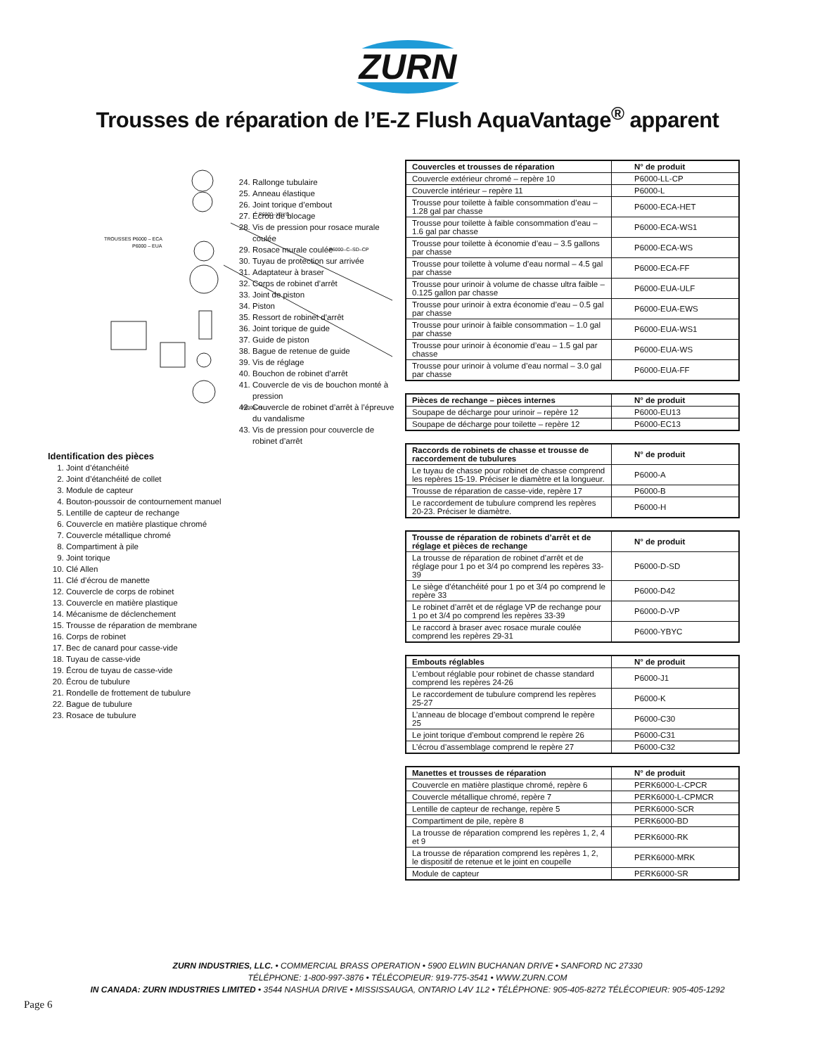ZURN
Trousses de réparation de l’E-Z Flush AquaVantage<sup>®</sup> apparent
TROUSSES P6000 – ECA
P6000 – EUA
P6000–H
P6000–YBYC
P6000–C–SD–CP
Identification des pièces
1. Joint d’étanchéité
2. Joint d’étanchéité de collet
3. Module de capteur
4. Bouton-poussoir de contournement manuel
5. Lentille de capteur de rechange
6. Couvercle en matière plastique chromé
7. Couvercle métallique chromé
8. Compartiment à pile
9. Joint torique
10. Clé Allen
11. Clé d’écrou de manette
12. Couvercle de corps de robinet
13. Couvercle en matière plastique
14. Mécanisme de déclenchement
15. Trousse de réparation de membrane
16. Corps de robinet
17. Bec de canard pour casse-vide
18. Tuyau de casse-vide
19. Écrou de tuyau de casse-vide
20. Écrou de tubulure
21. Rondelle de frottement de tubulure
22. Bague de tubulure
23. Rosace de tubulure
24. Rallonge tubulaire
25. Anneau élastique
26. Joint torique d’embout
27. Écrou de blocage
28. Vis de pression pour rosace murale coulée
29. Rosace murale coulée
30. Tuyau de protection sur arrivée
31. Adaptateur à braser
32. Corps de robinet d’arrêt
33. Joint de piston
34. Piston
35. Ressort de robinet d’arrêt
36. Joint torique de guide
37. Guide de piston
38. Bague de retenue de guide
39. Vis de réglage
40. Bouchon de robinet d’arrêt
41. Couvercle de vis de bouchon monté à pression
42. Couvercle de robinet d’arrêt à l’épreuve du vandalisme
43. Vis de pression pour couvercle de robinet d’arrêt
| Couvercles et trousses de réparation | N° de produit |
| --- | --- |
| Couvercle extérieur chromé – repère 10 | P6000-LL-CP |
| Couvercle intérieur – repère 11 | P6000-L |
| Trousse pour toilette à faible consommation d’eau – 1.28 gal par chasse | P6000-ECA-HET |
| Trousse pour toilette à faible consommation d’eau – 1.6 gal par chasse | P6000-ECA-WS1 |
| Trousse pour toilette à économie d’eau – 3.5 gallons par chasse | P6000-ECA-WS |
| Trousse pour toilette à volume d’eau normal – 4.5 gal par chasse | P6000-ECA-FF |
| Trousse pour urinoir à volume de chasse ultra faible – 0.125 gallon par chasse | P6000-EUA-ULF |
| Trousse pour urinoir à extra économie d’eau – 0.5 gal par chasse | P6000-EUA-EWS |
| Trousse pour urinoir à faible consommation – 1.0 gal par chasse | P6000-EUA-WS1 |
| Trousse pour urinoir à économie d’eau – 1.5 gal par chasse | P6000-EUA-WS |
| Trousse pour urinoir à volume d’eau normal – 3.0 gal par chasse | P6000-EUA-FF |
| Pièces de rechange – pièces internes | N° de produit |
| --- | --- |
| Soupape de décharge pour urinoir – repère 12 | P6000-EU13 |
| Soupape de décharge pour toilette – repère 12 | P6000-EC13 |
| Raccords de robinets de chasse et trousse de raccordement de tubulures | N° de produit |
| --- | --- |
| Le tuyau de chasse pour robinet de chasse comprend les repères 15-19. Préciser le diamètre et la longueur. | P6000-A |
| Trousse de réparation de casse-vide, repère 17 | P6000-B |
| Le raccordement de tubulure comprend les repères 20-23. Préciser le diamètre. | P6000-H |
| Trousse de réparation de robinets d’arrêt et de réglage et pièces de rechange | N° de produit |
| --- | --- |
| La trousse de réparation de robinet d’arrêt et de réglage pour 1 po et 3/4 po comprend les repères 33-39 | P6000-D-SD |
| Le siège d’étanchéité pour 1 po et 3/4 po comprend le repère 33 | P6000-D42 |
| Le robinet d’arrêt et de réglage VP de rechange pour 1 po et 3/4 po comprend les repères 33-39 | P6000-D-VP |
| Le raccord à braser avec rosace murale coulée comprend les repères 29-31 | P6000-YBYC |
| Embouts réglables | N° de produit |
| --- | --- |
| L’embout réglable pour robinet de chasse standard comprend les repères 24-26 | P6000-J1 |
| Le raccordement de tubulure comprend les repères 25-27 | P6000-K |
| L’anneau de blocage d’embout comprend le repère 25 | P6000-C30 |
| Le joint torique d’embout comprend le repère 26 | P6000-C31 |
| L’écrou d’assemblage comprend le repère 27 | P6000-C32 |
| Manettes et trousses de réparation | N° de produit |
| --- | --- |
| Couvercle en matière plastique chromé, repère 6 | PERK6000-L-CPCR |
| Couvercle métallique chromé, repère 7 | PERK6000-L-CPMCR |
| Lentille de capteur de rechange, repère 5 | PERK6000-SCR |
| Compartiment de pile, repère 8 | PERK6000-BD |
| La trousse de réparation comprend les repères 1, 2, 4 et 9 | PERK6000-RK |
| La trousse de réparation comprend les repères 1, 2, le dispositif de retenue et le joint en coupelle | PERK6000-MRK |
| Module de capteur | PERK6000-SR |
ZURN INDUSTRIES, LLC. • COMMERCIAL BRASS OPERATION • 5900 ELWIN BUCHANAN DRIVE • SANFORD NC 27330
TÉLÉPHONE: 1-800-997-3876 • TÉLÉCOPIEUR: 919-775-3541 • WWW.ZURN.COM
IN CANADA: ZURN INDUSTRIES LIMITED • 3544 NASHUA DRIVE • MISSISSAUGA, ONTARIO L4V 1L2 • TÉLÉPHONE: 905-405-8272 TÉLÉCOPIEUR: 905-405-1292
Page 6